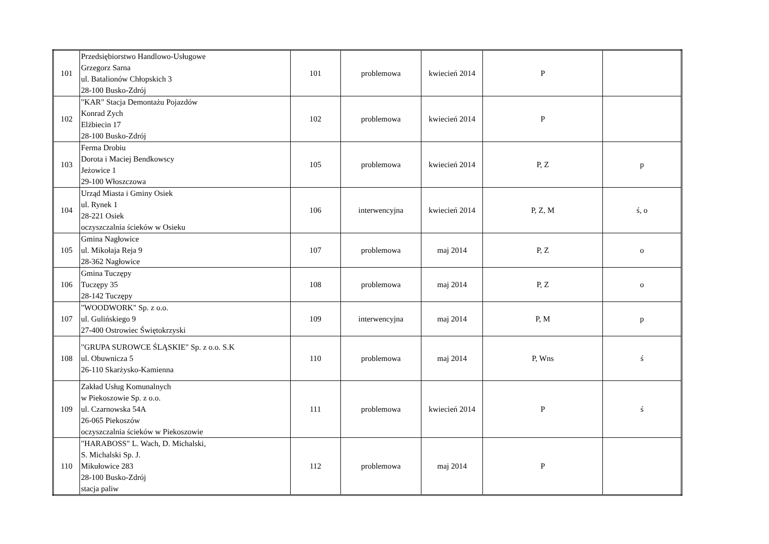| 101 | Przedsiębiorstwo Handlowo-Usługowe Grzegorz Sarna ul. Batalionów Chłopskich 3 28-100 Busko-Zdrój | 101 | problemowa | kwiecień 2014 | P | |
| 102 | "KAR" Stacja Demontażu Pojazdów Konrad Zych Elżbiecin 17 28-100 Busko-Zdrój | 102 | problemowa | kwiecień 2014 | P | |
| 103 | Ferma Drobiu Dorota i Maciej Bendkowscy Jeżowice 1 29-100 Włoszczowa | 105 | problemowa | kwiecień 2014 | P, Z | p |
| 104 | Urząd Miasta i Gminy Osiek ul. Rynek 1 28-221 Osiek oczyszczalnia ścieków w Osieku | 106 | interwencyjna | kwiecień 2014 | P, Z, M | ś, o |
| 105 | Gmina Nagłowice ul. Mikołaja Reja 9 28-362 Nagłowice | 107 | problemowa | maj 2014 | P, Z | o |
| 106 | Gmina Tuczępy Tuczępy 35 28-142 Tuczępy | 108 | problemowa | maj 2014 | P, Z | o |
| 107 | "WOODWORK" Sp. z o.o. ul. Gulińskiego 9 27-400 Ostrowiec Świętokrzyski | 109 | interwencyjna | maj 2014 | P, M | p |
| 108 | "GRUPA SUROWCE ŚLĄSKIE" Sp. z o.o. S.K ul. Obuwnicza 5 26-110 Skarżysko-Kamienna | 110 | problemowa | maj 2014 | P, Wns | ś |
| 109 | Zakład Usług Komunalnych w Piekoszowie Sp. z o.o. ul. Czarnowska 54A 26-065 Piekoszów oczyszczalnia ścieków w Piekoszowie | 111 | problemowa | kwiecień 2014 | P | ś |
| 110 | "HARABOSS" L. Wach, D. Michalski, S. Michalski Sp. J. Mikułowice 283 28-100 Busko-Zdrój stacja paliw | 112 | problemowa | maj 2014 | P | |